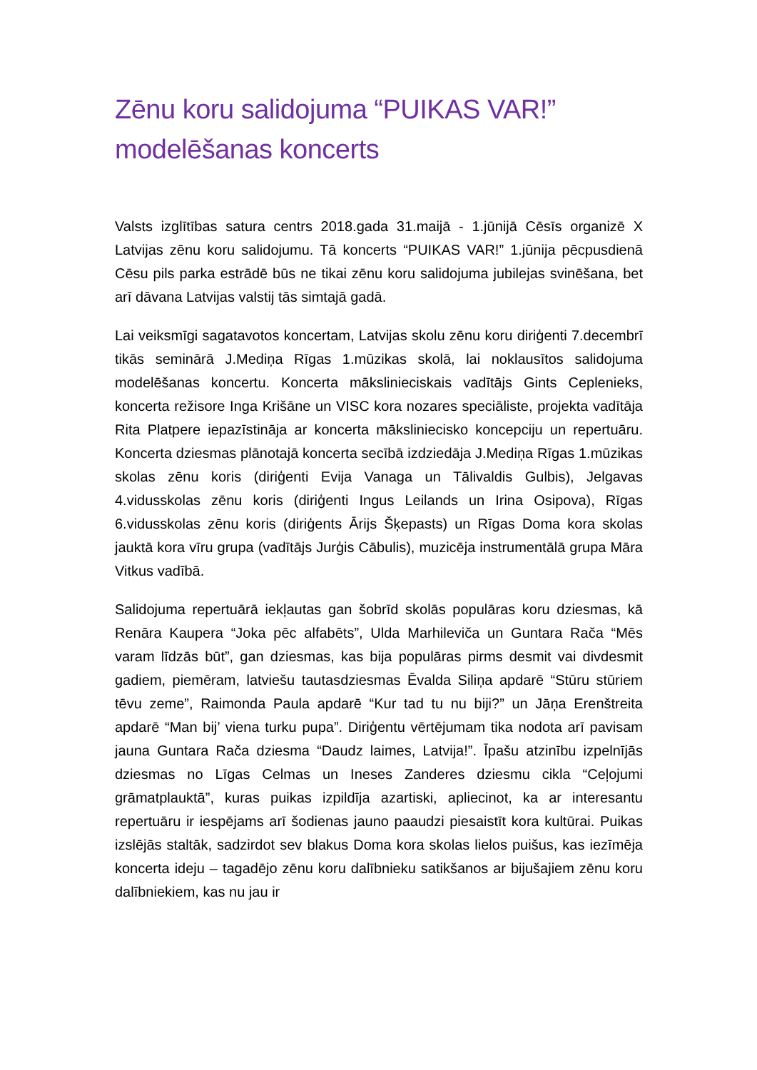Zēnu koru salidojuma “PUIKAS VAR!” modelēšanas koncerts
Valsts izglītības satura centrs 2018.gada 31.maijā - 1.jūnijā Cēsīs organizē X Latvijas zēnu koru salidojumu. Tā koncerts “PUIKAS VAR!” 1.jūnija pēcpusdienā Cēsu pils parka estrādē būs ne tikai zēnu koru salidojuma jubilejas svinēšana, bet arī dāvana Latvijas valstij tās simtajā gadā.
Lai veiksmīgi sagatavotos koncertam, Latvijas skolu zēnu koru diriģenti 7.decembrī tikās seminārā J.Mediņa Rīgas 1.mūzikas skolā, lai noklausītos salidojuma modelēšanas koncertu. Koncerta mākslinieciskais vadītājs Gints Ceplenieks, koncerta režisore Inga Krišāne un VISC kora nozares speciāliste, projekta vadītāja Rita Platpere iepazīstināja ar koncerta māksliniecisko koncepciju un repertuāru. Koncerta dziesmas plānotajā koncerta secībā izdziedāja J.Mediņa Rīgas 1.mūzikas skolas zēnu koris (diriģenti Evija Vanaga un Tālivaldis Gulbis), Jelgavas 4.vidusskolas zēnu koris (diriģenti Ingus Leilands un Irina Osipova), Rīgas 6.vidusskolas zēnu koris (diriģents Ārijs Šķepasts) un Rīgas Doma kora skolas jauktā kora vīru grupa (vadītājs Jurģis Cābulis), muzicēja instrumentālā grupa Māra Vitkus vadībā.
Salidojuma repertuārā iekļautas gan šobrīd skolās populāras koru dziesmas, kā Renāra Kaupera “Joka pēc alfabēts”, Ulda Marhilevičа un Guntara Rača “Mēs varam līdzās būt”, gan dziesmas, kas bija populāras pirms desmit vai divdesmit gadiem, piemēram, latviešu tautasdziesmas Ēvalda Siliņa apdarē “Stūru stūriem tēvu zeme”, Raimonda Paula apdarē “Kur tad tu nu biji?” un Jāņa Erenštreita apdarē “Man bij’ viena turku pupa”. Diriģentu vērtējumam tika nodota arī pavisam jauna Guntara Rača dziesma “Daudz laimes, Latvija!”. Īpašu atzinību izpelnījās dziesmas no Līgas Celmas un Ineses Zanderes dziesmu cikla “Ceļojumi grāmatplauktā”, kuras puikas izpildīja azartiski, apliecinot, ka ar interesantu repertuāru ir iespējams arī šodienas jauno paaudzi piesaistīt kora kultūrai. Puikas izslējās staltāk, sadzirdot sev blakus Doma kora skolas lielos puišus, kas iezīmēja koncerta ideju – tagadējo zēnu koru dalībnieku satikšanos ar bijušajiem zēnu koru dalībniekiem, kas nu jau ir